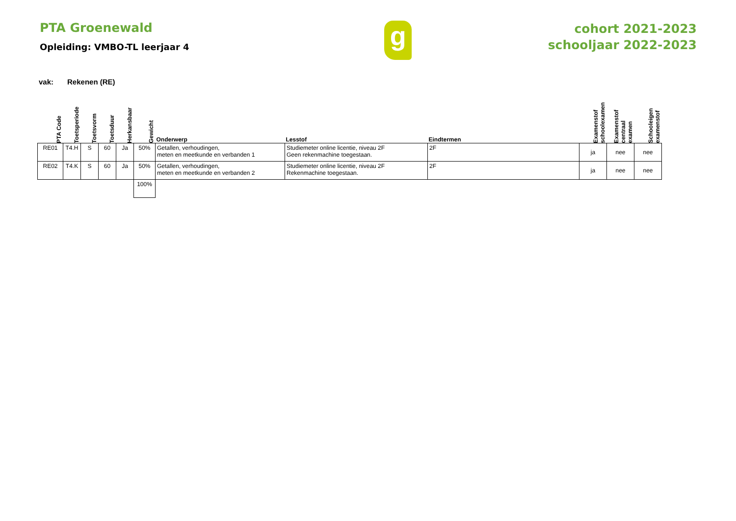PTA Groenewald
Opleiding: VMBO-TL leerjaar 4
g
cohort 2021-2023
schooljaar 2022-2023
vak: Rekenen (RE)
| PTA Code | Toetsperiode | Toetsvorm | Toetsduur | Herkansbaar | Gewicht | Onderwerp | Lesstof | Eindtermen | Examenstof schoolexamen | Examenstof centraal examen | Schooleigen examenstof |
| --- | --- | --- | --- | --- | --- | --- | --- | --- | --- | --- | --- |
| RE01 | T4.H | S | 60 | Ja | 50% | Getallen, verhoudingen, meten en meetkunde en verbanden 1 | Studiemeter online licentie, niveau 2F Geen rekenmachine toegestaan. | 2F | ja | nee | nee |
| RE02 | T4.K | S | 60 | Ja | 50% | Getallen, verhoudingen, meten en meetkunde en verbanden 2 | Studiemeter online licentie, niveau 2F Rekenmachine toegestaan. | 2F | ja | nee | nee |
| | | | | | 100% | | | | | | |